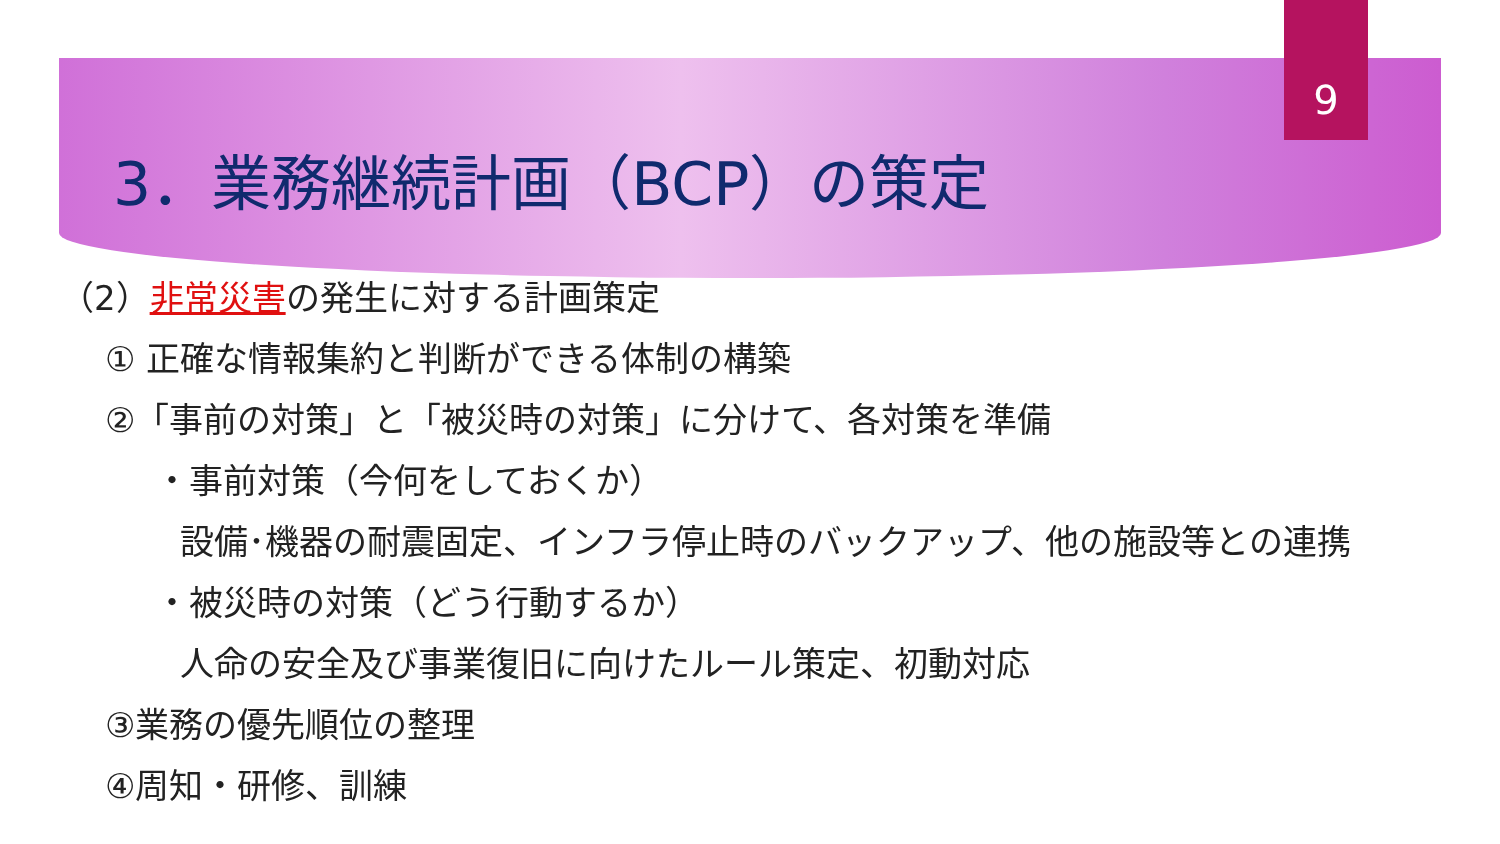9
3．業務継続計画（BCP）の策定
（2）非常災害の発生に対する計画策定
① 正確な情報集約と判断ができる体制の構築
②「事前の対策」と「被災時の対策」に分けて、各対策を準備
・事前対策（今何をしておくか）
設備･機器の耐震固定、インフラ停止時のバックアップ、他の施設等との連携
・被災時の対策（どう行動するか）
人命の安全及び事業復旧に向けたルール策定、初動対応
③業務の優先順位の整理
④周知・研修、訓練